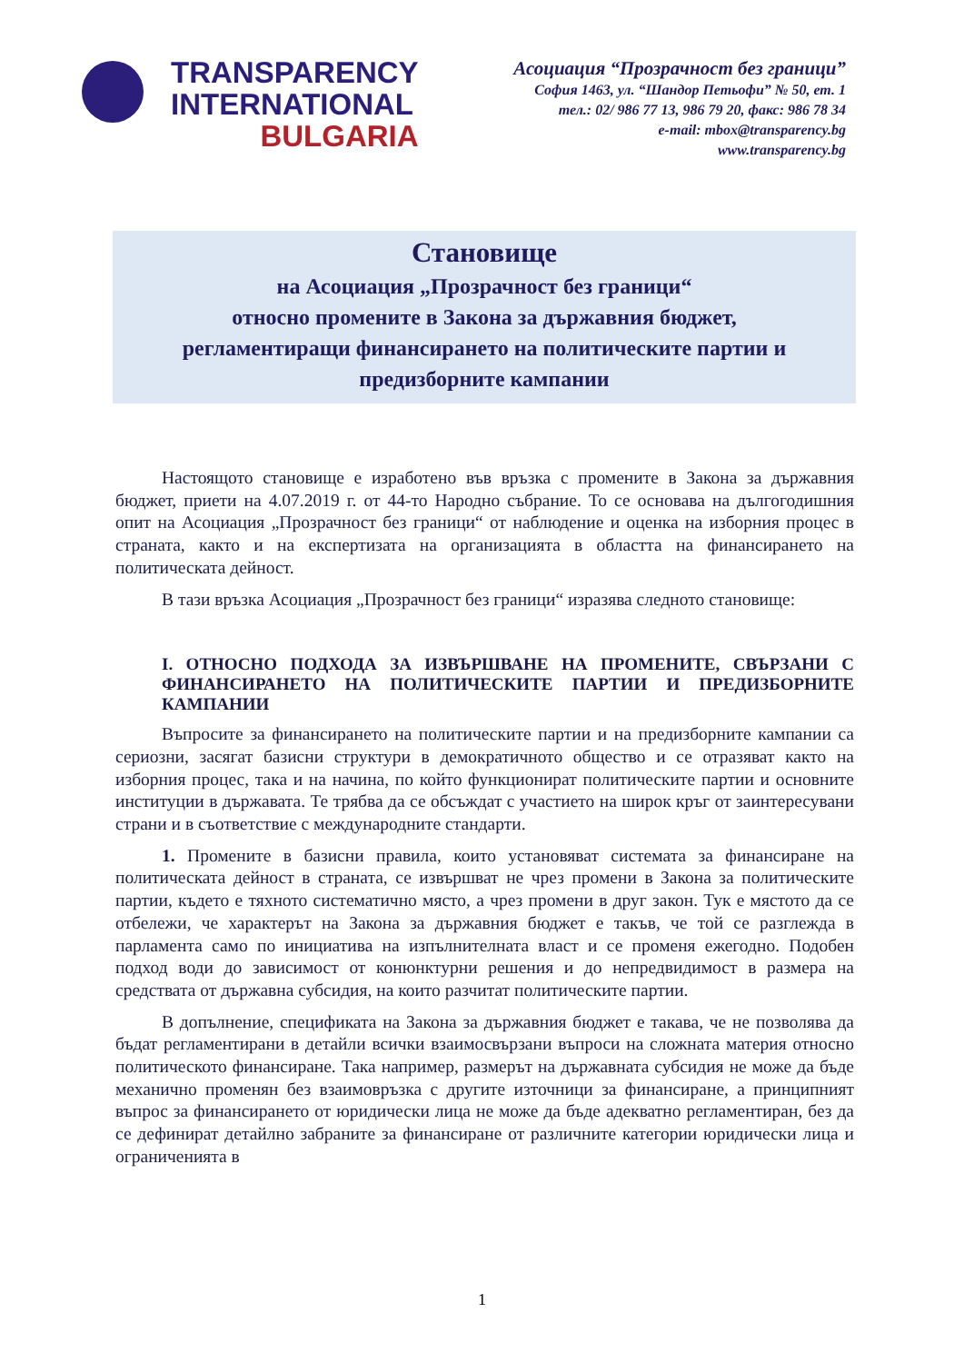TRANSPARENCY
INTERNATIONAL
BULGARIA
Асоциация “Прозрачност без граници”
София 1463, ул. “Шандор Петьофи” № 50, ет. 1
тел.: 02/ 986 77 13, 986 79 20, факс: 986 78 34
e-mail: mbox@transparency.bg
www.transparency.bg
Становище
на Асоциация „Прозрачност без граници“
относно промените в Закона за държавния бюджет,
регламентиращи финансирането на политическите партии и
предизборните кампании
Настоящото становище е изработено във връзка с промените в Закона за държавния бюджет, приети на 4.07.2019 г. от 44-то Народно събрание. То се основава на дългогодишния опит на Асоциация „Прозрачност без граници“ от наблюдение и оценка на изборния процес в страната, както и на експертизата на организацията в областта на финансирането на политическата дейност.
В тази връзка Асоциация „Прозрачност без граници“ изразява следното становище:
I. ОТНОСНО ПОДХОДА ЗА ИЗВЪРШВАНЕ НА ПРОМЕНИТЕ, СВЪРЗАНИ С ФИНАНСИРАНЕТО НА ПОЛИТИЧЕСКИТЕ ПАРТИИ И ПРЕДИЗБОРНИТЕ КАМПАНИИ
Въпросите за финансирането на политическите партии и на предизборните кампании са сериозни, засягат базисни структури в демократичното общество и се отразяват както на изборния процес, така и на начина, по който функционират политическите партии и основните институции в държавата. Те трябва да се обсъждат с участието на широк кръг от заинтересувани страни и в съответствие с международните стандарти.
1. Промените в базисни правила, които установяват системата за финансиране на политическата дейност в страната, се извършват не чрез промени в Закона за политическите партии, където е тяхното систематично място, а чрез промени в друг закон. Тук е мястото да се отбележи, че характерът на Закона за държавния бюджет е такъв, че той се разглежда в парламента само по инициатива на изпълнителната власт и се променя ежегодно. Подобен подход води до зависимост от конюнктурни решения и до непредвидимост в размера на средствата от държавна субсидия, на които разчитат политическите партии.
В допълнение, спецификата на Закона за държавния бюджет е такава, че не позволява да бъдат регламентирани в детайли всички взаимосвързани въпроси на сложната материя относно политическото финансиране. Така например, размерът на държавната субсидия не може да бъде механично променян без взаимовръзка с другите източници за финансиране, а принципният въпрос за финансирането от юридически лица не може да бъде адекватно регламентиран, без да се дефинират детайлно забраните за финансиране от различните категории юридически лица и ограниченията в
1